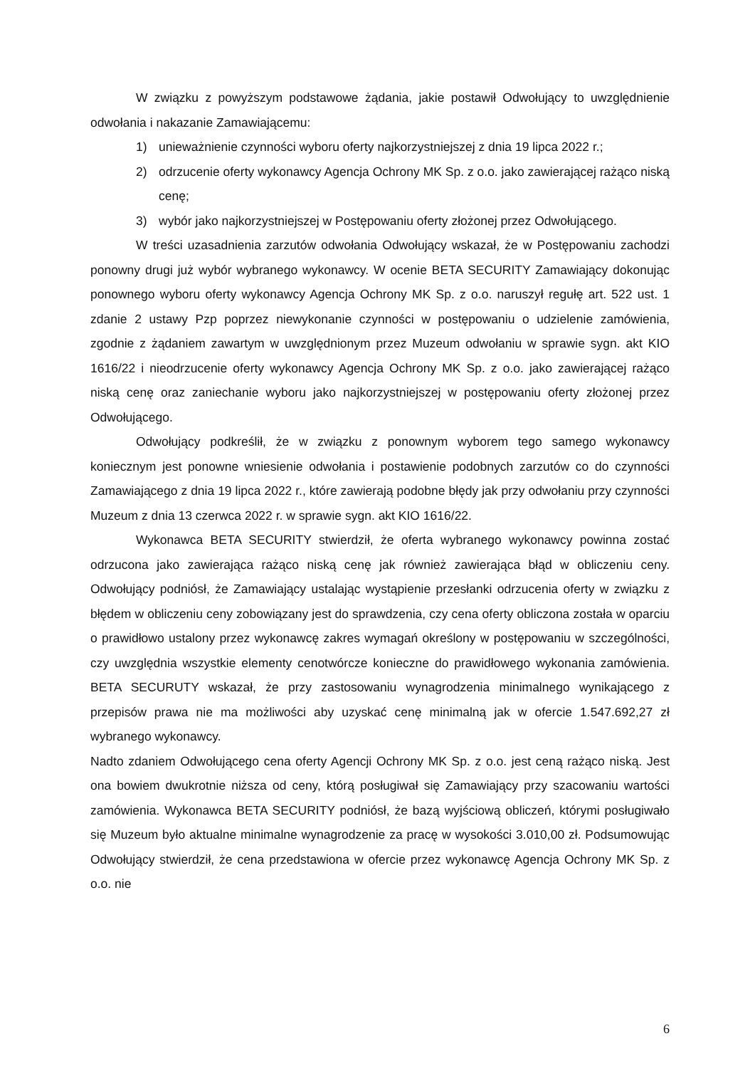W związku z powyższym podstawowe żądania, jakie postawił Odwołujący to uwzględnienie odwołania i nakazanie Zamawiającemu:
1) unieważnienie czynności wyboru oferty najkorzystniejszej z dnia 19 lipca 2022 r.;
2) odrzucenie oferty wykonawcy Agencja Ochrony MK Sp. z o.o. jako zawierającej rażąco niską cenę;
3) wybór jako najkorzystniejszej w Postępowaniu oferty złożonej przez Odwołującego.
W treści uzasadnienia zarzutów odwołania Odwołujący wskazał, że w Postępowaniu zachodzi ponowny drugi już wybór wybranego wykonawcy. W ocenie BETA SECURITY Zamawiający dokonując ponownego wyboru oferty wykonawcy Agencja Ochrony MK Sp. z o.o. naruszył regułę art. 522 ust. 1 zdanie 2 ustawy Pzp poprzez niewykonanie czynności w postępowaniu o udzielenie zamówienia, zgodnie z żądaniem zawartym w uwzględnionym przez Muzeum odwołaniu w sprawie sygn. akt KIO 1616/22 i nieodrzucenie oferty wykonawcy Agencja Ochrony MK Sp. z o.o. jako zawierającej rażąco niską cenę oraz zaniechanie wyboru jako najkorzystniejszej w postępowaniu oferty złożonej przez Odwołującego.
Odwołujący podkreślił, że w związku z ponownym wyborem tego samego wykonawcy koniecznym jest ponowne wniesienie odwołania i postawienie podobnych zarzutów co do czynności Zamawiającego z dnia 19 lipca 2022 r., które zawierają podobne błędy jak przy odwołaniu przy czynności Muzeum z dnia 13 czerwca 2022 r. w sprawie sygn. akt KIO 1616/22.
Wykonawca BETA SECURITY stwierdził, że oferta wybranego wykonawcy powinna zostać odrzucona jako zawierająca rażąco niską cenę jak również zawierająca błąd w obliczeniu ceny. Odwołujący podniósł, że Zamawiający ustalając wystąpienie przesłanki odrzucenia oferty w związku z błędem w obliczeniu ceny zobowiązany jest do sprawdzenia, czy cena oferty obliczona została w oparciu o prawidłowo ustalony przez wykonawcę zakres wymagań określony w postępowaniu w szczególności, czy uwzględnia wszystkie elementy cenotwórcze konieczne do prawidłowego wykonania zamówienia. BETA SECURUTY wskazał, że przy zastosowaniu wynagrodzenia minimalnego wynikającego z przepisów prawa nie ma możliwości aby uzyskać cenę minimalną jak w ofercie 1.547.692,27 zł wybranego wykonawcy.
Nadto zdaniem Odwołującego cena oferty Agencji Ochrony MK Sp. z o.o. jest ceną rażąco niską. Jest ona bowiem dwukrotnie niższa od ceny, którą posługiwał się Zamawiający przy szacowaniu wartości zamówienia. Wykonawca BETA SECURITY podniósł, że bazą wyjściową obliczeń, którymi posługiwało się Muzeum było aktualne minimalne wynagrodzenie za pracę w wysokości 3.010,00 zł. Podsumowując Odwołujący stwierdził, że cena przedstawiona w ofercie przez wykonawcę Agencja Ochrony MK Sp. z o.o. nie
6